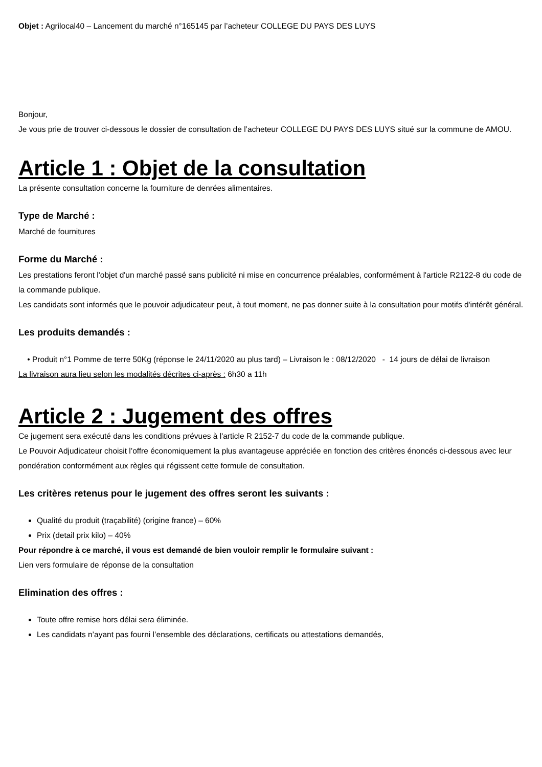Objet : Agrilocal40 – Lancement du marché n°165145 par l’acheteur COLLEGE DU PAYS DES LUYS
Bonjour,
Je vous prie de trouver ci-dessous le dossier de consultation de l’acheteur COLLEGE DU PAYS DES LUYS situé sur la commune de AMOU.
Article 1 : Objet de la consultation
La présente consultation concerne la fourniture de denrées alimentaires.
Type de Marché :
Marché de fournitures
Forme du Marché :
Les prestations feront l'objet d'un marché passé sans publicité ni mise en concurrence préalables, conformément à l'article R2122-8 du code de la commande publique.
Les candidats sont informés que le pouvoir adjudicateur peut, à tout moment, ne pas donner suite à la consultation pour motifs d'intérêt général.
Les produits demandés :
• Produit n°1 Pomme de terre 50Kg (réponse le 24/11/2020 au plus tard) – Livraison le : 08/12/2020 - 14 jours de délai de livraison
La livraison aura lieu selon les modalités décrites ci-après : 6h30 a 11h
Article 2 : Jugement des offres
Ce jugement sera exécuté dans les conditions prévues à l'article R 2152-7 du code de la commande publique.
Le Pouvoir Adjudicateur choisit l’offre économiquement la plus avantageuse appréciée en fonction des critères énoncés ci-dessous avec leur pondération conformément aux règles qui régissent cette formule de consultation.
Les critères retenus pour le jugement des offres seront les suivants :
Qualité du produit (traçabilité) (origine france) – 60%
Prix (detail prix kilo) – 40%
Pour répondre à ce marché, il vous est demandé de bien vouloir remplir le formulaire suivant :
Lien vers formulaire de réponse de la consultation
Elimination des offres :
Toute offre remise hors délai sera éliminée.
Les candidats n’ayant pas fourni l’ensemble des déclarations, certificats ou attestations demandés,